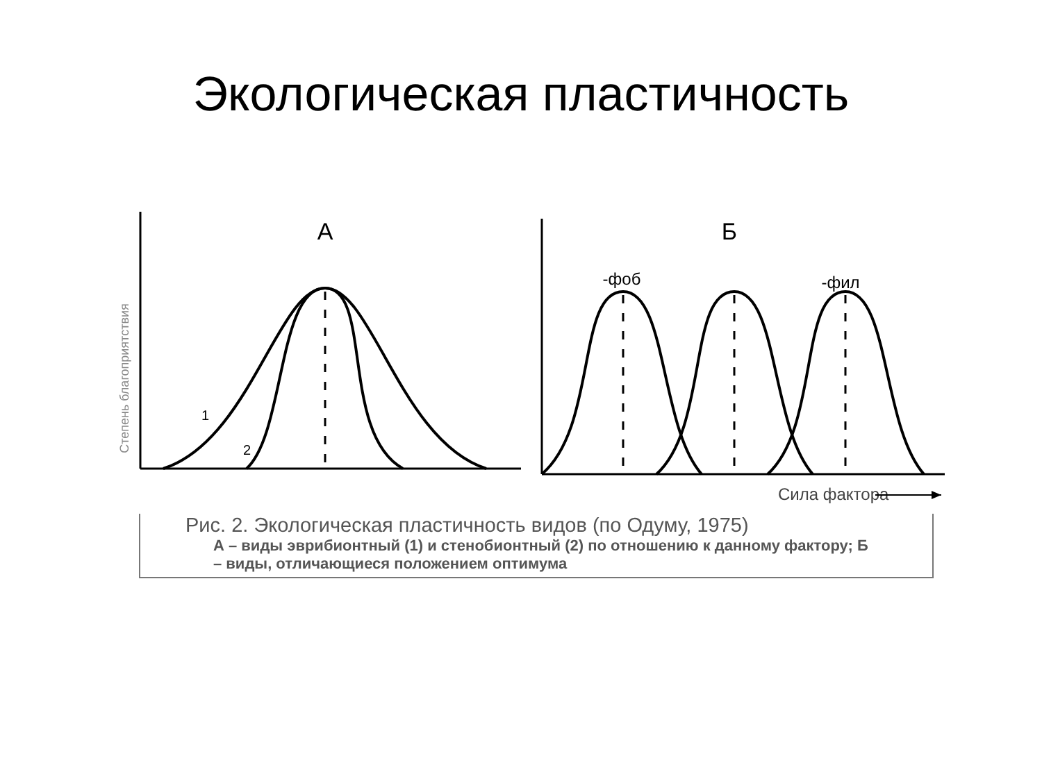Экологическая пластичность
Степень благоприятствия
А
1
2
Б
-фоб
-фил
Сила фактора
Рис. 2. Экологическая пластичность видов (по Одуму, 1975)
А – виды эврибионтный (1) и стенобионтный (2) по отношению к данному фактору; Б – виды, отличающиеся положением оптимума